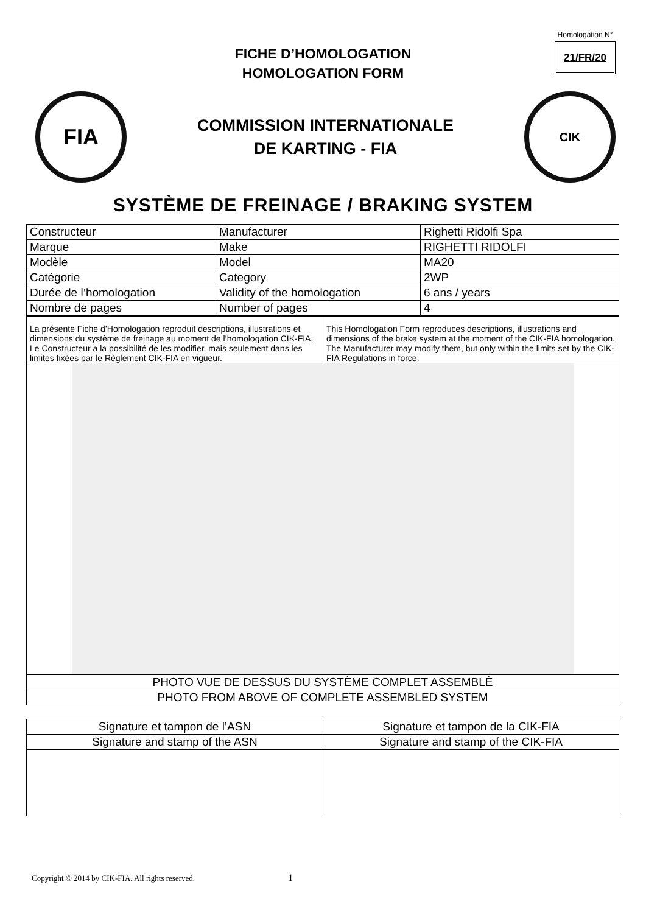Homologation N°
21/FR/20
FICHE D’HOMOLOGATION
HOMOLOGATION FORM
FIA
COMMISSION INTERNATIONALE
DE KARTING - FIA
CIK
SYSTÈME DE FREINAGE / BRAKING SYSTEM
| Constructeur | Manufacturer | Righetti Ridolfi Spa |
| Marque | Make | RIGHETTI RIDOLFI |
| Modèle | Model | MA20 |
| Catégorie | Category | 2WP |
| Durée de l’homologation | Validity of the homologation | 6 ans / years |
| Nombre de pages | Number of pages | 4 |
| La présente Fiche d’Homologation reproduit descriptions, illustrations et dimensions du système de freinage au moment de l’homologation CIK-FIA. Le Constructeur a la possibilité de les modifier, mais seulement dans les limites fixées par le Règlement CIK-FIA en vigueur. | This Homologation Form reproduces descriptions, illustrations and dimensions of the brake system at the moment of the CIK-FIA homologation. The Manufacturer may modify them, but only within the limits set by the CIK-FIA Regulations in force. |
| PHOTO VUE DE DESSUS DU SYSTÈME COMPLET ASSEMBLÈ |
| PHOTO FROM ABOVE OF COMPLETE ASSEMBLED SYSTEM |
| Signature et tampon de l’ASN | Signature et tampon de la CIK-FIA |
| Signature and stamp of the ASN | Signature and stamp of the CIK-FIA |
Copyright © 2014 by CIK-FIA. All rights reserved. 1